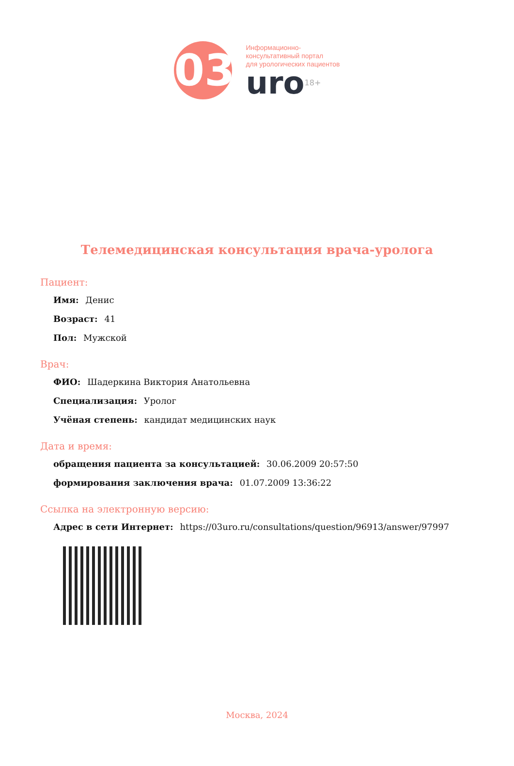03
Информационно-
консультативный портал
для урологических пациентов
uro<sup>18+</sup>
Телемедицинская консультация врача-уролога
Пациент:
Имя: Денис
Возраст: 41
Пол: Мужской
Врач:
ФИО: Шадеркина Виктория Анатольевна
Специализация: Уролог
Учёная степень: кандидат медицинских наук
Дата и время:
обращения пациента за консультацией: 30.06.2009 20:57:50
формирования заключения врача: 01.07.2009 13:36:22
Ссылка на электронную версию:
Адрес в сети Интернет: https://03uro.ru/consultations/question/96913/answer/97997
Москва, 2024